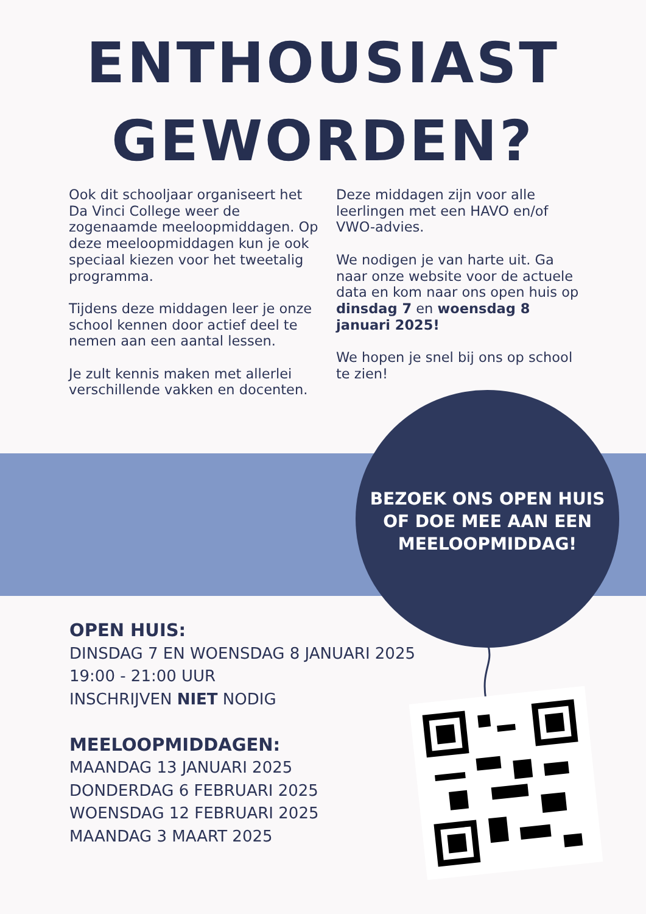ENTHOUSIAST
GEWORDEN?
Ook dit schooljaar organiseert het Da Vinci College weer de zogenaamde meeloopmiddagen. Op deze meeloopmiddagen kun je ook speciaal kiezen voor het tweetalig programma.
Tijdens deze middagen leer je onze school kennen door actief deel te nemen aan een aantal lessen.
Je zult kennis maken met allerlei verschillende vakken en docenten.
Deze middagen zijn voor alle leerlingen met een HAVO en/of VWO-advies.
We nodigen je van harte uit. Ga naar onze website voor de actuele data en kom naar ons open huis op dinsdag 7 en woensdag 8 januari 2025!
We hopen je snel bij ons op school te zien!
BEZOEK ONS OPEN HUIS OF DOE MEE AAN EEN MEELOOPMIDDAG!
OPEN HUIS:
DINSDAG 7 EN WOENSDAG 8 JANUARI 2025
19:00 - 21:00 UUR
INSCHRIJVEN NIET NODIG
MEELOOPMIDDAGEN:
MAANDAG 13 JANUARI 2025
DONDERDAG 6 FEBRUARI 2025
WOENSDAG 12 FEBRUARI 2025
MAANDAG 3 MAART 2025